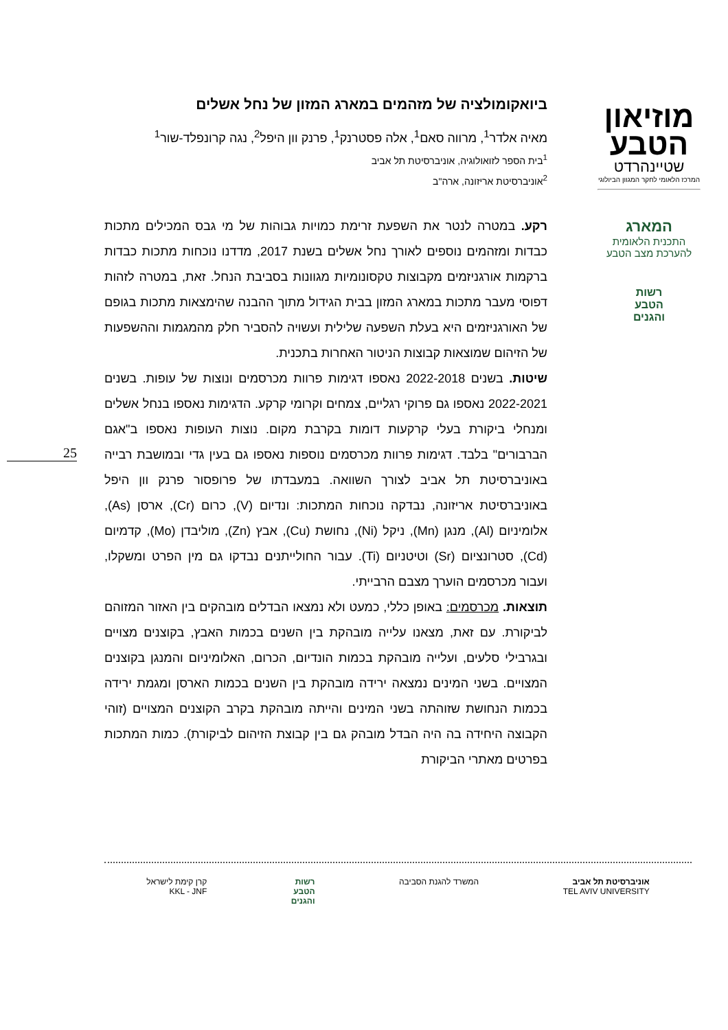מוזיאון
הטבע
שטיינהרדט
המרכז הלאומי לחקר המגוון הביולוגי
המארג
התכנית הלאומית
להערכת מצב הטבע
רשות
הטבע
והגנים
ביואקומולציה של מזהמים במארג המזון של נחל אשלים
מאיה אלדר<sup>1</sup>, מרווה סאם<sup>1</sup>, אלה פסטרנק<sup>1</sup>, פרנק וון היפל<sup>2</sup>, נגה קרונפלד-שור<sup>1</sup>
<sup>1</sup> בית הספר לזואולוגיה, אוניברסיטת תל אביב
<sup>2</sup> אוניברסיטת אריזונה, ארה"ב
רקע. במטרה לנטר את השפעת זרימת כמויות גבוהות של מי גבס המכילים מתכות כבדות ומזהמים נוספים לאורך נחל אשלים בשנת 2017, מדדנו נוכחות מתכות כבדות ברקמות אורגניזמים מקבוצות טקסונומיות מגוונות בסביבת הנחל. זאת, במטרה לזהות דפוסי מעבר מתכות במארג המזון בבית הגידול מתוך ההבנה שהימצאות מתכות בגופם של האורגניזמים היא בעלת השפעה שלילית ועשויה להסביר חלק מהמגמות וההשפעות של הזיהום שמוצאות קבוצות הניטור האחרות בתכנית.
שיטות. בשנים 2022-2018 נאספו דגימות פרוות מכרסמים ונוצות של עופות. בשנים 2022-2021 נאספו גם פרוקי רגליים, צמחים וקרומי קרקע. הדגימות נאספו בנחל אשלים ומנחלי ביקורת בעלי קרקעות דומות בקרבת מקום. נוצות העופות נאספו ב"אגם הברבורים" בלבד. דגימות פרוות מכרסמים נוספות נאספו גם בעין גדי ובמושבת רבייה באוניברסיטת תל אביב לצורך השוואה. במעבדתו של פרופסור פרנק וון היפל באוניברסיטת אריזונה, נבדקה נוכחות המתכות: ונדיום (V), כרום (Cr), ארסן (As), אלומיניום (Al), מנגן (Mn), ניקל (Ni), נחושת (Cu), אבץ (Zn), מוליבדן (Mo), קדמיום (Cd), סטרונציום (Sr) וטיטניום (Ti). עבור החולייתנים נבדקו גם מין הפרט ומשקלו, ועבור מכרסמים הוערך מצבם הרבייתי.
תוצאות. מכרסמים: באופן כללי, כמעט ולא נמצאו הבדלים מובהקים בין האזור המזוהם לביקורת. עם זאת, מצאנו עלייה מובהקת בין השנים בכמות האבץ, בקוצנים מצויים ובגרבילי סלעים, ועלייה מובהקת בכמות הונדיום, הכרום, האלומיניום והמנגן בקוצנים המצויים. בשני המינים נמצאה ירידה מובהקת בין השנים בכמות הארסן ומגמת ירידה בכמות הנחושת שזוהתה בשני המינים והייתה מובהקת בקרב הקוצנים המצויים (זוהי הקבוצה היחידה בה היה הבדל מובהק גם בין קבוצת הזיהום לביקורת). כמות המתכות בפרטים מאתרי הביקורת
25
אוניברסיטת תל אביב
TEL AVIV UNIVERSITY
המשרד להגנת הסביבה רשות
הטבע
והגנים
קרן קימת לישראל
KKL - JNF